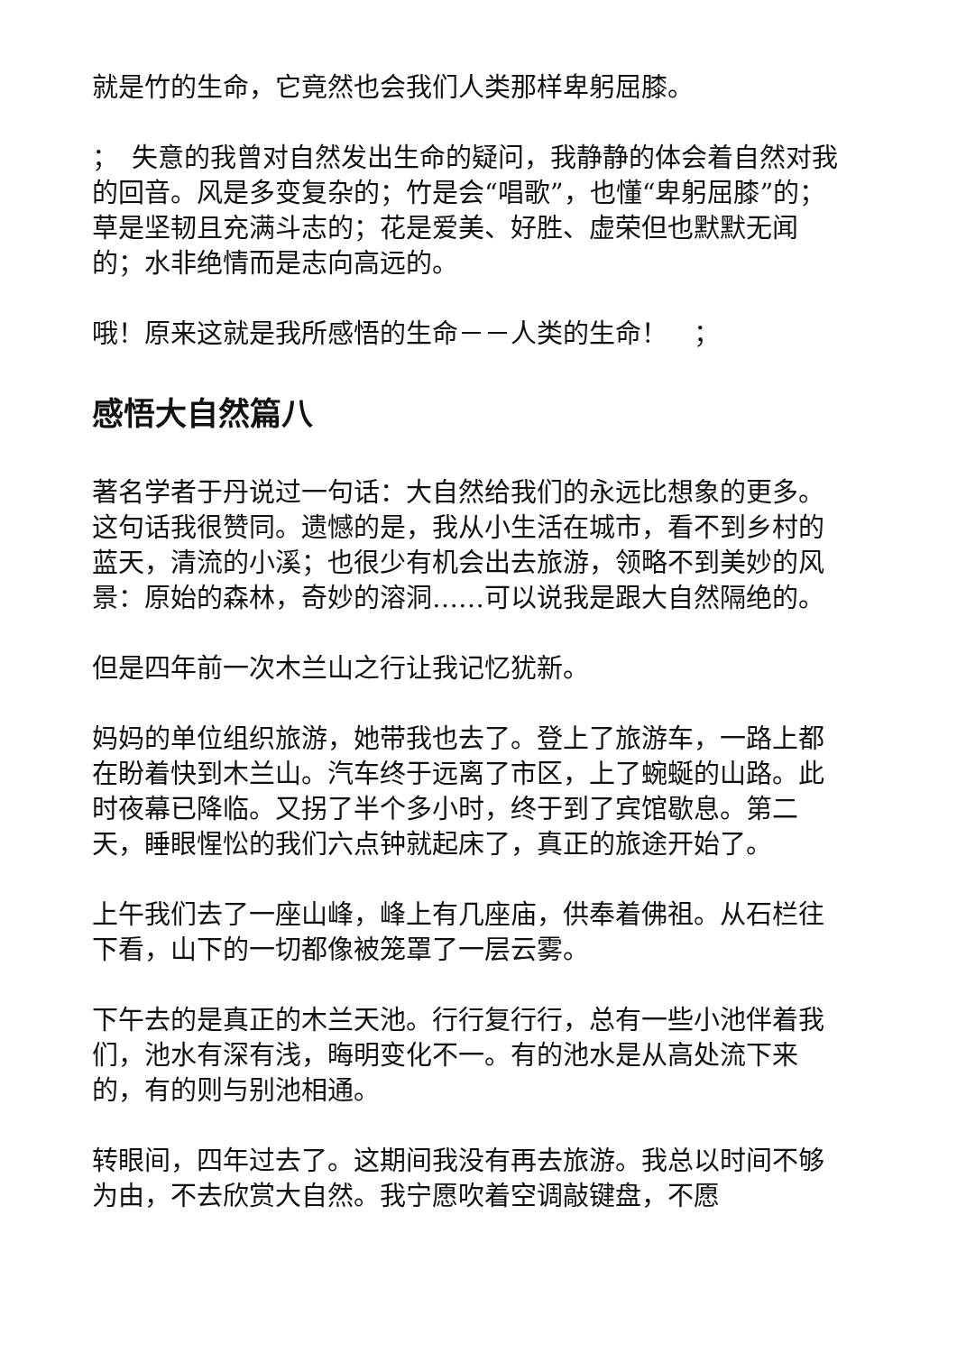就是竹的生命，它竟然也会我们人类那样卑躬屈膝。
；　失意的我曾对自然发出生命的疑问，我静静的体会着自然对我的回音。风是多变复杂的；竹是会“唱歌”，也懂“卑躬屈膝”的；草是坚韧且充满斗志的；花是爱美、好胜、虚荣但也默默无闻的；水非绝情而是志向高远的。
哦！原来这就是我所感悟的生命－－人类的生命！　；
感悟大自然篇八
著名学者于丹说过一句话：大自然给我们的永远比想象的更多。这句话我很赞同。遗憾的是，我从小生活在城市，看不到乡村的蓝天，清流的小溪；也很少有机会出去旅游，领略不到美妙的风景：原始的森林，奇妙的溶洞……可以说我是跟大自然隔绝的。
但是四年前一次木兰山之行让我记忆犹新。
妈妈的单位组织旅游，她带我也去了。登上了旅游车，一路上都在盼着快到木兰山。汽车终于远离了市区，上了蜿蜒的山路。此时夜幕已降临。又拐了半个多小时，终于到了宾馆歇息。第二天，睡眼惺忪的我们六点钟就起床了，真正的旅途开始了。
上午我们去了一座山峰，峰上有几座庙，供奉着佛祖。从石栏往下看，山下的一切都像被笼罩了一层云雾。
下午去的是真正的木兰天池。行行复行行，总有一些小池伴着我们，池水有深有浅，晦明变化不一。有的池水是从高处流下来的，有的则与别池相通。
转眼间，四年过去了。这期间我没有再去旅游。我总以时间不够为由，不去欣赏大自然。我宁愿吹着空调敲键盘，不愿